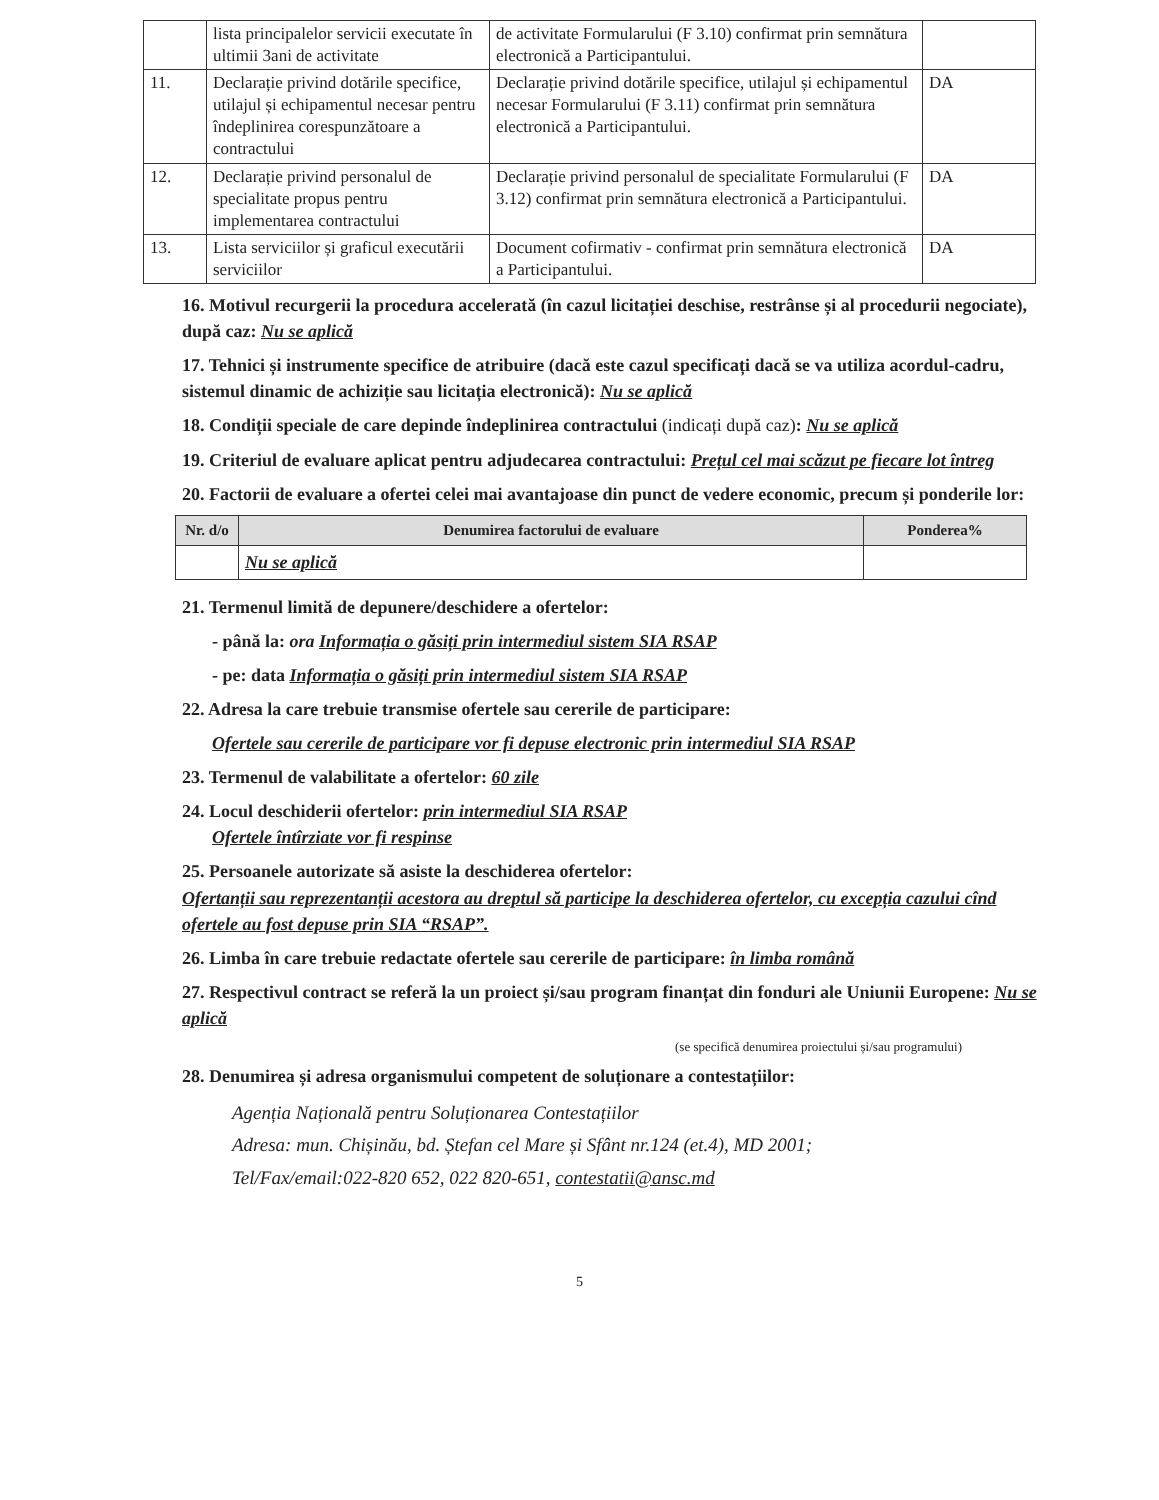| | lista principalelor servicii executate în ultimii 3ani de activitate | de activitate Formularului (F 3.10) confirmat prin semnătura electronică a Participantului. | |
| 11. | Declarație privind dotările specifice, utilajul și echipamentul necesar pentru îndeplinirea corespunzătoare a contractului | Declarație privind dotările specifice, utilajul și echipamentul necesar Formularului (F 3.11) confirmat prin semnătura electronică a Participantului. | DA |
| 12. | Declarație privind personalul de specialitate propus pentru implementarea contractului | Declarație privind personalul de specialitate Formularului (F 3.12) confirmat prin semnătura electronică a Participantului. | DA |
| 13. | Lista serviciilor și graficul executării serviciilor | Document cofirmativ - confirmat prin semnătura electronică a Participantului. | DA |
16. Motivul recurgerii la procedura accelerată (în cazul licitației deschise, restrânse și al procedurii negociate), după caz: Nu se aplică
17. Tehnici și instrumente specifice de atribuire (dacă este cazul specificați dacă se va utiliza acordul-cadru, sistemul dinamic de achiziție sau licitația electronică): Nu se aplică
18. Condiții speciale de care depinde îndeplinirea contractului (indicați după caz): Nu se aplică
19. Criteriul de evaluare aplicat pentru adjudecarea contractului: Prețul cel mai scăzut pe fiecare lot întreg
20. Factorii de evaluare a ofertei celei mai avantajoase din punct de vedere economic, precum și ponderile lor:
| Nr. d/o | Denumirea factorului de evaluare | Ponderea% |
| --- | --- | --- |
| | Nu se aplică | |
21. Termenul limită de depunere/deschidere a ofertelor:
- până la: ora Informația o găsiți prin intermediul sistem SIA RSAP
- pe: data Informația o găsiți prin intermediul sistem SIA RSAP
22. Adresa la care trebuie transmise ofertele sau cererile de participare:
Ofertele sau cererile de participare vor fi depuse electronic prin intermediul SIA RSAP
23. Termenul de valabilitate a ofertelor: 60 zile
24. Locul deschiderii ofertelor: prin intermediul SIA RSAP
Ofertele întîrziate vor fi respinse
25. Persoanele autorizate să asiste la deschiderea ofertelor:
Ofertanții sau reprezentanții acestora au dreptul să participe la deschiderea ofertelor, cu excepția cazului cînd ofertele au fost depuse prin SIA “RSAP”.
26. Limba în care trebuie redactate ofertele sau cererile de participare: în limba română
27. Respectivul contract se referă la un proiect și/sau program finanțat din fonduri ale Uniunii Europene: Nu se aplică
(se specifică denumirea proiectului și/sau programului)
28. Denumirea și adresa organismului competent de soluționare a contestațiilor:
Agenția Națională pentru Soluționarea Contestațiilor
Adresa: mun. Chișinău, bd. Ștefan cel Mare și Sfânt nr.124 (et.4), MD 2001;
Tel/Fax/email:022-820 652, 022 820-651, contestatii@ansc.md
5